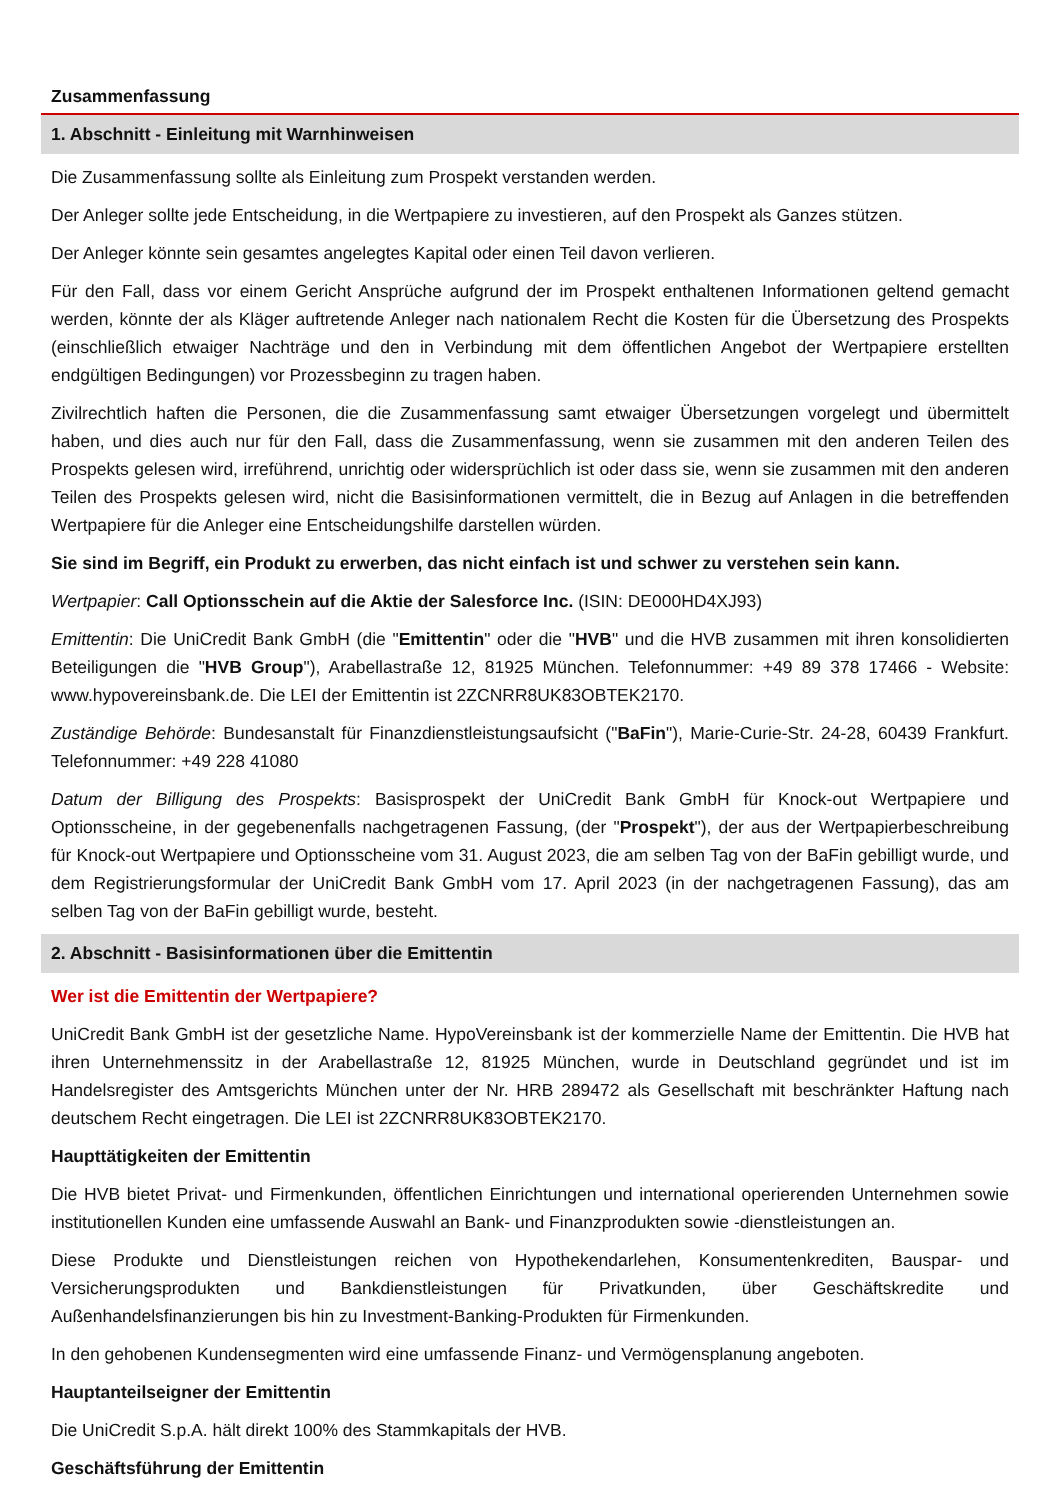Zusammenfassung
1. Abschnitt - Einleitung mit Warnhinweisen
Die Zusammenfassung sollte als Einleitung zum Prospekt verstanden werden.
Der Anleger sollte jede Entscheidung, in die Wertpapiere zu investieren, auf den Prospekt als Ganzes stützen.
Der Anleger könnte sein gesamtes angelegtes Kapital oder einen Teil davon verlieren.
Für den Fall, dass vor einem Gericht Ansprüche aufgrund der im Prospekt enthaltenen Informationen geltend gemacht werden, könnte der als Kläger auftretende Anleger nach nationalem Recht die Kosten für die Übersetzung des Prospekts (einschließlich etwaiger Nachträge und den in Verbindung mit dem öffentlichen Angebot der Wertpapiere erstellten endgültigen Bedingungen) vor Prozessbeginn zu tragen haben.
Zivilrechtlich haften die Personen, die die Zusammenfassung samt etwaiger Übersetzungen vorgelegt und übermittelt haben, und dies auch nur für den Fall, dass die Zusammenfassung, wenn sie zusammen mit den anderen Teilen des Prospekts gelesen wird, irreführend, unrichtig oder widersprüchlich ist oder dass sie, wenn sie zusammen mit den anderen Teilen des Prospekts gelesen wird, nicht die Basisinformationen vermittelt, die in Bezug auf Anlagen in die betreffenden Wertpapiere für die Anleger eine Entscheidungshilfe darstellen würden.
Sie sind im Begriff, ein Produkt zu erwerben, das nicht einfach ist und schwer zu verstehen sein kann.
Wertpapier: Call Optionsschein auf die Aktie der Salesforce Inc. (ISIN: DE000HD4XJ93)
Emittentin: Die UniCredit Bank GmbH (die "Emittentin" oder die "HVB" und die HVB zusammen mit ihren konsolidierten Beteiligungen die "HVB Group"), Arabellastraße 12, 81925 München. Telefonnummer: +49 89 378 17466 - Website: www.hypovereinsbank.de. Die LEI der Emittentin ist 2ZCNRR8UK83OBTEK2170.
Zuständige Behörde: Bundesanstalt für Finanzdienstleistungsaufsicht ("BaFin"), Marie-Curie-Str. 24-28, 60439 Frankfurt. Telefonnummer: +49 228 41080
Datum der Billigung des Prospekts: Basisprospekt der UniCredit Bank GmbH für Knock-out Wertpapiere und Optionsscheine, in der gegebenenfalls nachgetragenen Fassung, (der "Prospekt"), der aus der Wertpapierbeschreibung für Knock-out Wertpapiere und Optionsscheine vom 31. August 2023, die am selben Tag von der BaFin gebilligt wurde, und dem Registrierungsformular der UniCredit Bank GmbH vom 17. April 2023 (in der nachgetragenen Fassung), das am selben Tag von der BaFin gebilligt wurde, besteht.
2. Abschnitt - Basisinformationen über die Emittentin
Wer ist die Emittentin der Wertpapiere?
UniCredit Bank GmbH ist der gesetzliche Name. HypoVereinsbank ist der kommerzielle Name der Emittentin. Die HVB hat ihren Unternehmenssitz in der Arabellastraße 12, 81925 München, wurde in Deutschland gegründet und ist im Handelsregister des Amtsgerichts München unter der Nr. HRB 289472 als Gesellschaft mit beschränkter Haftung nach deutschem Recht eingetragen. Die LEI ist 2ZCNRR8UK83OBTEK2170.
Haupttätigkeiten der Emittentin
Die HVB bietet Privat- und Firmenkunden, öffentlichen Einrichtungen und international operierenden Unternehmen sowie institutionellen Kunden eine umfassende Auswahl an Bank- und Finanzprodukten sowie -dienstleistungen an.
Diese Produkte und Dienstleistungen reichen von Hypothekendarlehen, Konsumentenkrediten, Bauspar- und Versicherungsprodukten und Bankdienstleistungen für Privatkunden, über Geschäftskredite und Außenhandelsfinanzierungen bis hin zu Investment-Banking-Produkten für Firmenkunden.
In den gehobenen Kundensegmenten wird eine umfassende Finanz- und Vermögensplanung angeboten.
Hauptanteilseigner der Emittentin
Die UniCredit S.p.A. hält direkt 100% des Stammkapitals der HVB.
Geschäftsführung der Emittentin